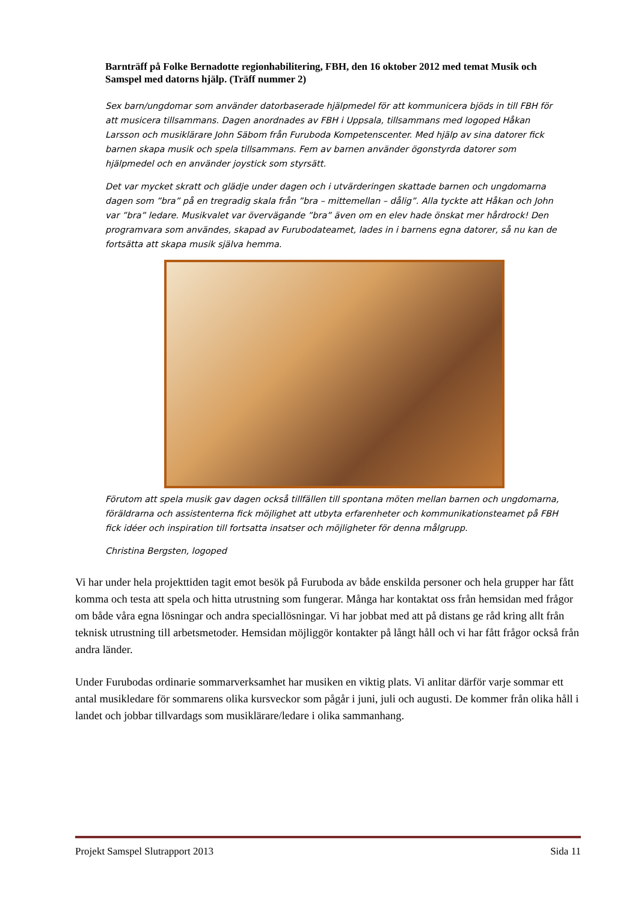Barnträff på Folke Bernadotte regionhabilitering, FBH, den 16 oktober 2012 med temat Musik och Samspel med datorns hjälp. (Träff nummer 2)
Sex barn/ungdomar som använder datorbaserade hjälpmedel för att kommunicera bjöds in till FBH för att musicera tillsammans. Dagen anordnades av FBH i Uppsala, tillsammans med logoped Håkan Larsson och musiklärare John Säbom från Furuboda Kompetenscenter. Med hjälp av sina datorer fick barnen skapa musik och spela tillsammans. Fem av barnen använder ögonstyrda datorer som hjälpmedel och en använder joystick som styrsätt.
Det var mycket skratt och glädje under dagen och i utvärderingen skattade barnen och ungdomarna dagen som ”bra” på en tregradig skala från ”bra – mittemellan – dålig”. Alla tyckte att Håkan och John var ”bra” ledare. Musikvalet var övervägande ”bra” även om en elev hade önskat mer hårdrock! Den programvara som användes, skapad av Furubodateamet, lades in i barnens egna datorer, så nu kan de fortsätta att skapa musik själva hemma.
Förutom att spela musik gav dagen också tillfällen till spontana möten mellan barnen och ungdomarna, föräldrarna och assistenterna fick möjlighet att utbyta erfarenheter och kommunikationsteamet på FBH fick idéer och inspiration till fortsatta insatser och möjligheter för denna målgrupp.
Christina Bergsten, logoped
Vi har under hela projekttiden tagit emot besök på Furuboda av både enskilda personer och hela grupper har fått komma och testa att spela och hitta utrustning som fungerar. Många har kontaktat oss från hemsidan med frågor om både våra egna lösningar och andra speciallösningar. Vi har jobbat med att på distans ge råd kring allt från teknisk utrustning till arbetsmetoder. Hemsidan möjliggör kontakter på långt håll och vi har fått frågor också från andra länder.
Under Furubodas ordinarie sommarverksamhet har musiken en viktig plats. Vi anlitar därför varje sommar ett antal musikledare för sommarens olika kursveckor som pågår i juni, juli och augusti. De kommer från olika håll i landet och jobbar tillvardags som musiklärare/ledare i olika sammanhang.
Projekt Samspel Slutrapport 2013 Sida 11